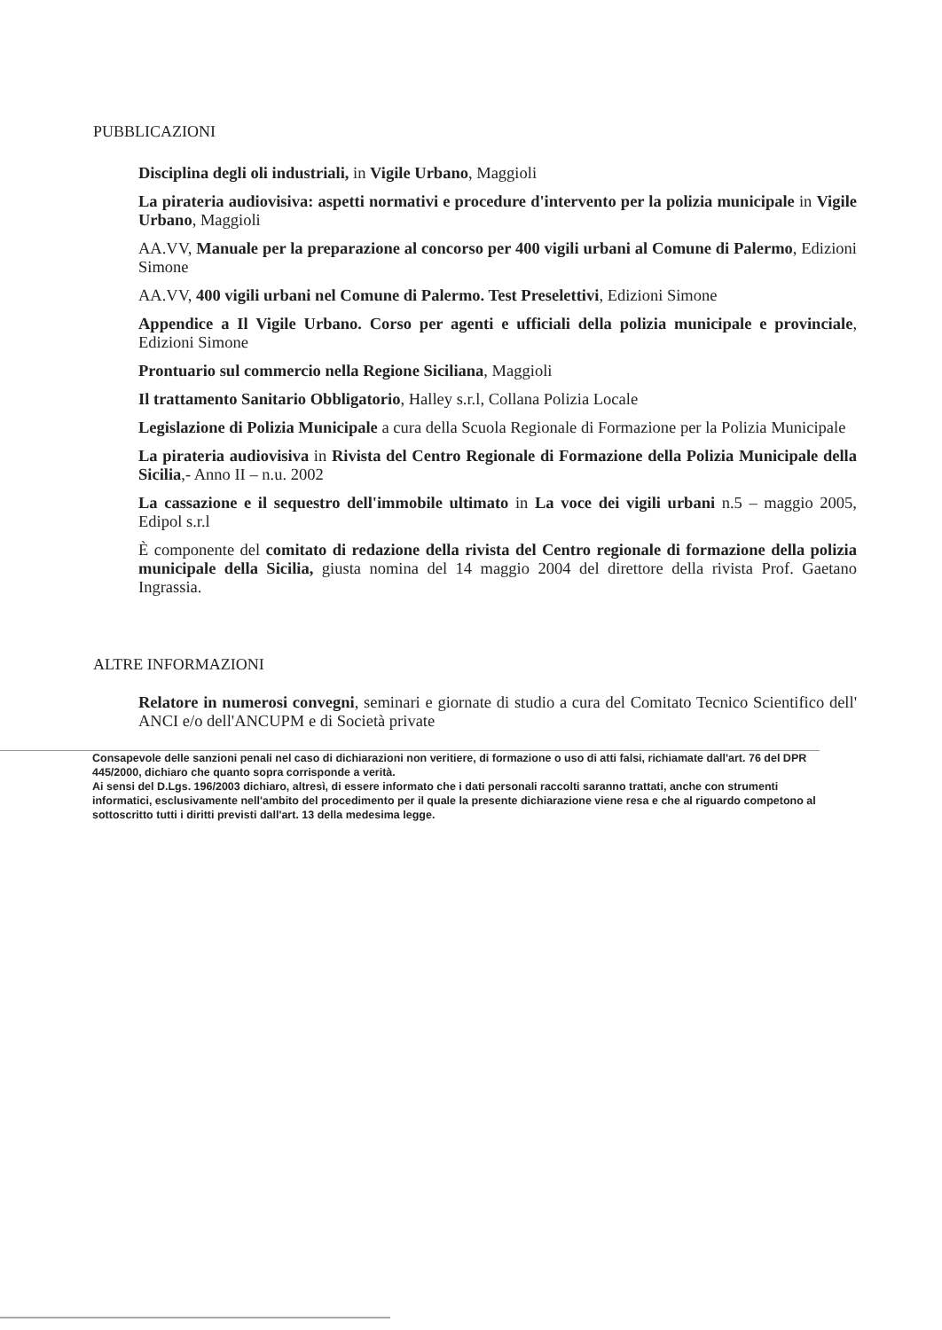PUBBLICAZIONI
Disciplina degli oli industriali, in Vigile Urbano, Maggioli
La pirateria audiovisiva: aspetti normativi e procedure d'intervento per la polizia municipale in Vigile Urbano, Maggioli
AA.VV, Manuale per la preparazione al concorso per 400 vigili urbani al Comune di Palermo, Edizioni Simone
AA.VV, 400 vigili urbani nel Comune di Palermo. Test Preselettivi, Edizioni Simone
Appendice a Il Vigile Urbano. Corso per agenti e ufficiali della polizia municipale e provinciale, Edizioni Simone
Prontuario sul commercio nella Regione Siciliana, Maggioli
Il trattamento Sanitario Obbligatorio, Halley s.r.l, Collana Polizia Locale
Legislazione di Polizia Municipale a cura della Scuola Regionale di Formazione per la Polizia Municipale
La pirateria audiovisiva in Rivista del Centro Regionale di Formazione della Polizia Municipale della Sicilia,- Anno II – n.u. 2002
La cassazione e il sequestro dell'immobile ultimato in La voce dei vigili urbani n.5 – maggio 2005, Edipol s.r.l
È componente del comitato di redazione della rivista del Centro regionale di formazione della polizia municipale della Sicilia, giusta nomina del 14 maggio 2004 del direttore della rivista Prof. Gaetano Ingrassia.
ALTRE INFORMAZIONI
Relatore in numerosi convegni, seminari e giornate di studio a cura del Comitato Tecnico Scientifico dell' ANCI e/o dell'ANCUPM e di Società private
Consapevole delle sanzioni penali nel caso di dichiarazioni non veritiere, di formazione o uso di atti falsi, richiamate dall'art. 76 del DPR 445/2000, dichiaro che quanto sopra corrisponde a verità.
Ai sensi del D.Lgs. 196/2003 dichiaro, altresì, di essere informato che i dati personali raccolti saranno trattati, anche con strumenti informatici, esclusivamente nell'ambito del procedimento per il quale la presente dichiarazione viene resa e che al riguardo competono al sottoscritto tutti i diritti previsti dall'art. 13 della medesima legge.